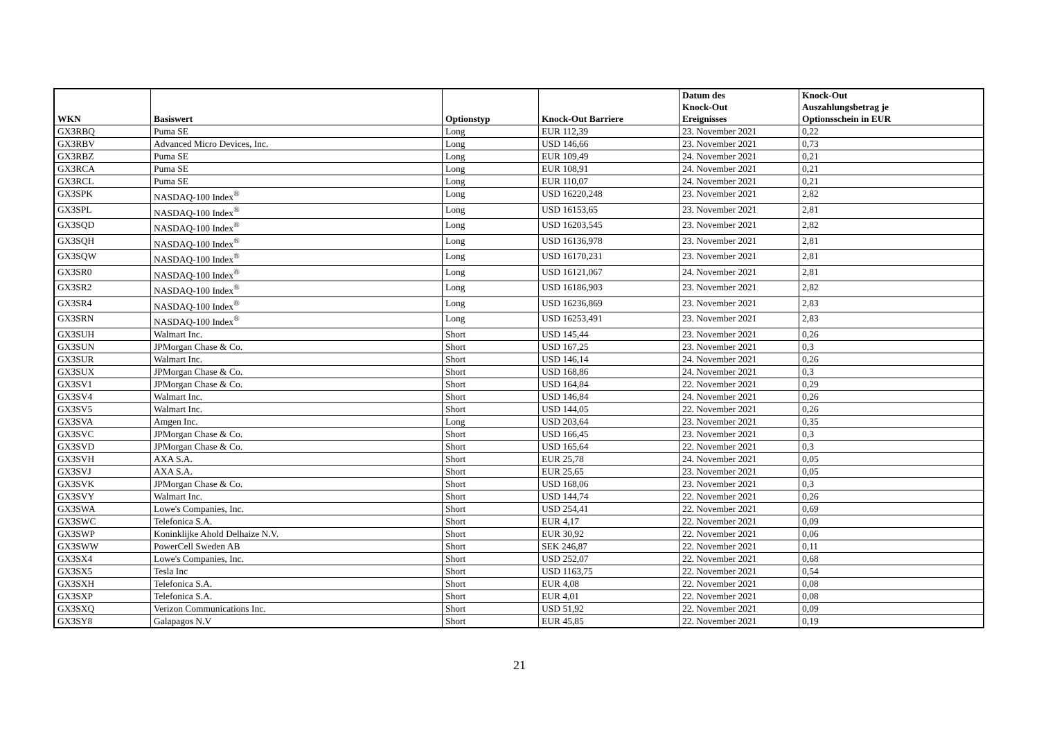| WKN | Basiswert | Optionstyp | Knock-Out Barriere | Datum des Knock-Out Ereignisses | Knock-Out Auszahlungsbetrag je Optionsschein in EUR |
| --- | --- | --- | --- | --- | --- |
| GX3RBQ | Puma SE | Long | EUR 112,39 | 23. November 2021 | 0,22 |
| GX3RBV | Advanced Micro Devices, Inc. | Long | USD 146,66 | 23. November 2021 | 0,73 |
| GX3RBZ | Puma SE | Long | EUR 109,49 | 24. November 2021 | 0,21 |
| GX3RCA | Puma SE | Long | EUR 108,91 | 24. November 2021 | 0,21 |
| GX3RCL | Puma SE | Long | EUR 110,07 | 24. November 2021 | 0,21 |
| GX3SPK | NASDAQ-100 Index<sup>®</sup> | Long | USD 16220,248 | 23. November 2021 | 2,82 |
| GX3SPL | NASDAQ-100 Index<sup>®</sup> | Long | USD 16153,65 | 23. November 2021 | 2,81 |
| GX3SQD | NASDAQ-100 Index<sup>®</sup> | Long | USD 16203,545 | 23. November 2021 | 2,82 |
| GX3SQH | NASDAQ-100 Index<sup>®</sup> | Long | USD 16136,978 | 23. November 2021 | 2,81 |
| GX3SQW | NASDAQ-100 Index<sup>®</sup> | Long | USD 16170,231 | 23. November 2021 | 2,81 |
| GX3SR0 | NASDAQ-100 Index<sup>®</sup> | Long | USD 16121,067 | 24. November 2021 | 2,81 |
| GX3SR2 | NASDAQ-100 Index<sup>®</sup> | Long | USD 16186,903 | 23. November 2021 | 2,82 |
| GX3SR4 | NASDAQ-100 Index<sup>®</sup> | Long | USD 16236,869 | 23. November 2021 | 2,83 |
| GX3SRN | NASDAQ-100 Index<sup>®</sup> | Long | USD 16253,491 | 23. November 2021 | 2,83 |
| GX3SUH | Walmart Inc. | Short | USD 145,44 | 23. November 2021 | 0,26 |
| GX3SUN | JPMorgan Chase & Co. | Short | USD 167,25 | 23. November 2021 | 0,3 |
| GX3SUR | Walmart Inc. | Short | USD 146,14 | 24. November 2021 | 0,26 |
| GX3SUX | JPMorgan Chase & Co. | Short | USD 168,86 | 24. November 2021 | 0,3 |
| GX3SV1 | JPMorgan Chase & Co. | Short | USD 164,84 | 22. November 2021 | 0,29 |
| GX3SV4 | Walmart Inc. | Short | USD 146,84 | 24. November 2021 | 0,26 |
| GX3SV5 | Walmart Inc. | Short | USD 144,05 | 22. November 2021 | 0,26 |
| GX3SVA | Amgen Inc. | Long | USD 203,64 | 23. November 2021 | 0,35 |
| GX3SVC | JPMorgan Chase & Co. | Short | USD 166,45 | 23. November 2021 | 0,3 |
| GX3SVD | JPMorgan Chase & Co. | Short | USD 165,64 | 22. November 2021 | 0,3 |
| GX3SVH | AXA S.A. | Short | EUR 25,78 | 24. November 2021 | 0,05 |
| GX3SVJ | AXA S.A. | Short | EUR 25,65 | 23. November 2021 | 0,05 |
| GX3SVK | JPMorgan Chase & Co. | Short | USD 168,06 | 23. November 2021 | 0,3 |
| GX3SVY | Walmart Inc. | Short | USD 144,74 | 22. November 2021 | 0,26 |
| GX3SWA | Lowe's Companies, Inc. | Short | USD 254,41 | 22. November 2021 | 0,69 |
| GX3SWC | Telefonica S.A. | Short | EUR 4,17 | 22. November 2021 | 0,09 |
| GX3SWP | Koninklijke Ahold Delhaize N.V. | Short | EUR 30,92 | 22. November 2021 | 0,06 |
| GX3SWW | PowerCell Sweden AB | Short | SEK 246,87 | 22. November 2021 | 0,11 |
| GX3SX4 | Lowe's Companies, Inc. | Short | USD 252,07 | 22. November 2021 | 0,68 |
| GX3SX5 | Tesla Inc | Short | USD 1163,75 | 22. November 2021 | 0,54 |
| GX3SXH | Telefonica S.A. | Short | EUR 4,08 | 22. November 2021 | 0,08 |
| GX3SXP | Telefonica S.A. | Short | EUR 4,01 | 22. November 2021 | 0,08 |
| GX3SXQ | Verizon Communications Inc. | Short | USD 51,92 | 22. November 2021 | 0,09 |
| GX3SY8 | Galapagos N.V | Short | EUR 45,85 | 22. November 2021 | 0,19 |
21